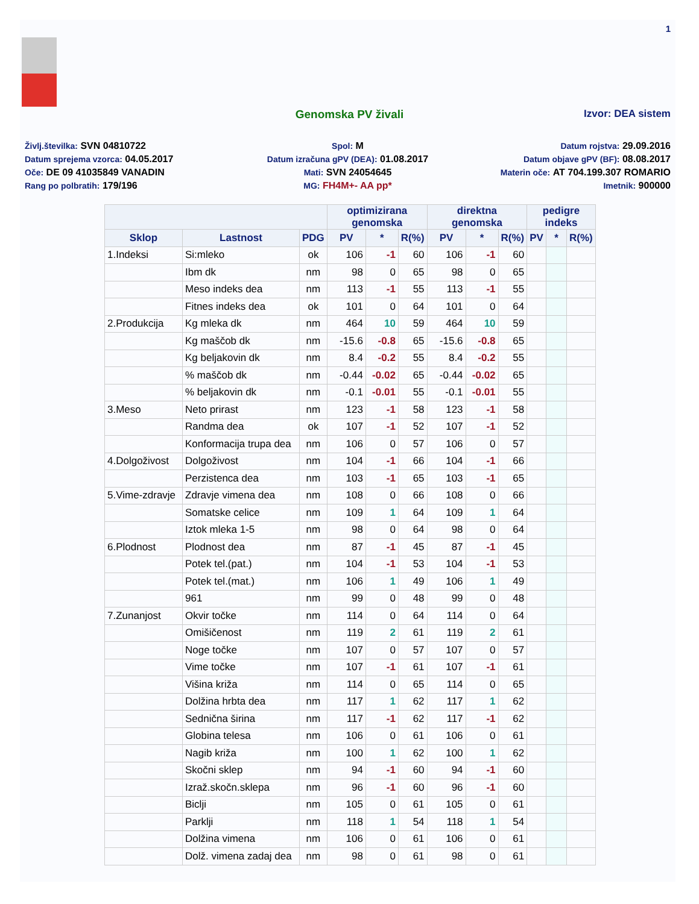1
Genomska PV živali Izvor: DEA sistem
Življ.številka: SVN 04810722
Spol: M
Datum rojstva: 29.09.2016
Datum sprejema vzorca: 04.05.2017
Datum izračuna gPV (DEA): 01.08.2017
Datum objave gPV (BF): 08.08.2017
Oče: DE 09 41035849 VANADIN
Mati: SVN 24054645
Materin oče: AT 704.199.307 ROMARIO
Rang po polbratih: 179/196
MG: FH4M+- AA pp*
Imetnik: 900000
| | | | optimizirana genomska | | | direktna genomska | | | pedigre indeks | | |
| --- | --- | --- | --- | --- | --- | --- | --- | --- | --- | --- | --- |
| Sklop | Lastnost | PDG | PV | * | R(%) | PV | * | R(%) | PV | * | R(%) |
| 1.Indeksi | Si:mleko | ok | 106 | -1 | 60 | 106 | -1 | 60 | | | |
| | Ibm dk | nm | 98 | 0 | 65 | 98 | 0 | 65 | | | |
| | Meso indeks dea | nm | 113 | -1 | 55 | 113 | -1 | 55 | | | |
| | Fitnes indeks dea | ok | 101 | 0 | 64 | 101 | 0 | 64 | | | |
| 2.Produkcija | Kg mleka dk | nm | 464 | 10 | 59 | 464 | 10 | 59 | | | |
| | Kg maščob dk | nm | -15.6 | -0.8 | 65 | -15.6 | -0.8 | 65 | | | |
| | Kg beljakovin dk | nm | 8.4 | -0.2 | 55 | 8.4 | -0.2 | 55 | | | |
| | % maščob dk | nm | -0.44 | -0.02 | 65 | -0.44 | -0.02 | 65 | | | |
| | % beljakovin dk | nm | -0.1 | -0.01 | 55 | -0.1 | -0.01 | 55 | | | |
| 3.Meso | Neto prirast | nm | 123 | -1 | 58 | 123 | -1 | 58 | | | |
| | Randma dea | ok | 107 | -1 | 52 | 107 | -1 | 52 | | | |
| | Konformacija trupa dea | nm | 106 | 0 | 57 | 106 | 0 | 57 | | | |
| 4.Dolgoživost | Dolgoživost | nm | 104 | -1 | 66 | 104 | -1 | 66 | | | |
| | Perzistenca dea | nm | 103 | -1 | 65 | 103 | -1 | 65 | | | |
| 5.Vime-zdravje | Zdravje vimena dea | nm | 108 | 0 | 66 | 108 | 0 | 66 | | | |
| | Somatske celice | nm | 109 | 1 | 64 | 109 | 1 | 64 | | | |
| | Iztok mleka 1-5 | nm | 98 | 0 | 64 | 98 | 0 | 64 | | | |
| 6.Plodnost | Plodnost dea | nm | 87 | -1 | 45 | 87 | -1 | 45 | | | |
| | Potek tel.(pat.) | nm | 104 | -1 | 53 | 104 | -1 | 53 | | | |
| | Potek tel.(mat.) | nm | 106 | 1 | 49 | 106 | 1 | 49 | | | |
| | 961 | nm | 99 | 0 | 48 | 99 | 0 | 48 | | | |
| 7.Zunanjost | Okvir točke | nm | 114 | 0 | 64 | 114 | 0 | 64 | | | |
| | Omišičenost | nm | 119 | 2 | 61 | 119 | 2 | 61 | | | |
| | Noge točke | nm | 107 | 0 | 57 | 107 | 0 | 57 | | | |
| | Vime točke | nm | 107 | -1 | 61 | 107 | -1 | 61 | | | |
| | Višina križa | nm | 114 | 0 | 65 | 114 | 0 | 65 | | | |
| | Dolžina hrbta dea | nm | 117 | 1 | 62 | 117 | 1 | 62 | | | |
| | Sednična širina | nm | 117 | -1 | 62 | 117 | -1 | 62 | | | |
| | Globina telesa | nm | 106 | 0 | 61 | 106 | 0 | 61 | | | |
| | Nagib križa | nm | 100 | 1 | 62 | 100 | 1 | 62 | | | |
| | Skočni sklep | nm | 94 | -1 | 60 | 94 | -1 | 60 | | | |
| | Izraž.skočn.sklepa | nm | 96 | -1 | 60 | 96 | -1 | 60 | | | |
| | Biclji | nm | 105 | 0 | 61 | 105 | 0 | 61 | | | |
| | Parklji | nm | 118 | 1 | 54 | 118 | 1 | 54 | | | |
| | Dolžina vimena | nm | 106 | 0 | 61 | 106 | 0 | 61 | | | |
| | Dolž. vimena zadaj dea | nm | 98 | 0 | 61 | 98 | 0 | 61 | | | |